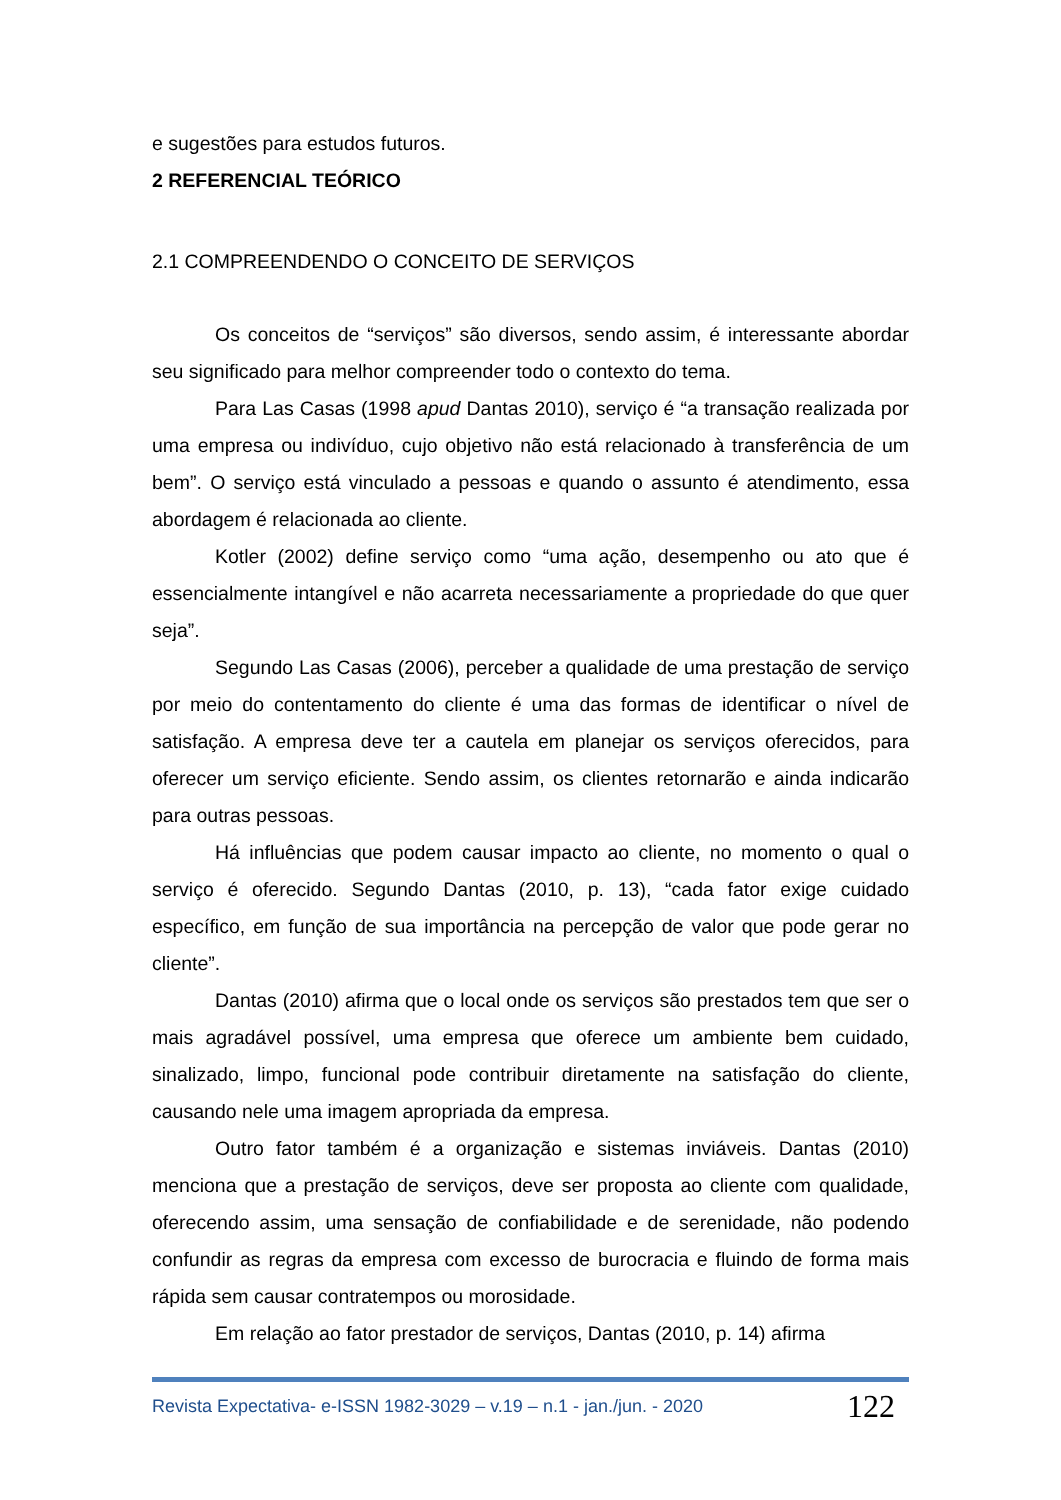e sugestões para estudos futuros.
2 REFERENCIAL TEÓRICO
2.1 COMPREENDENDO O CONCEITO DE SERVIÇOS
Os conceitos de “serviços” são diversos, sendo assim, é interessante abordar seu significado para melhor compreender todo o contexto do tema.
Para Las Casas (1998 apud Dantas 2010), serviço é “a transação realizada por uma empresa ou indivíduo, cujo objetivo não está relacionado à transferência de um bem”. O serviço está vinculado a pessoas e quando o assunto é atendimento, essa abordagem é relacionada ao cliente.
Kotler (2002) define serviço como “uma ação, desempenho ou ato que é essencialmente intangível e não acarreta necessariamente a propriedade do que quer seja”.
Segundo Las Casas (2006), perceber a qualidade de uma prestação de serviço por meio do contentamento do cliente é uma das formas de identificar o nível de satisfação. A empresa deve ter a cautela em planejar os serviços oferecidos, para oferecer um serviço eficiente. Sendo assim, os clientes retornarão e ainda indicarão para outras pessoas.
Há influências que podem causar impacto ao cliente, no momento o qual o serviço é oferecido. Segundo Dantas (2010, p. 13), “cada fator exige cuidado específico, em função de sua importância na percepção de valor que pode gerar no cliente”.
Dantas (2010) afirma que o local onde os serviços são prestados tem que ser o mais agradável possível, uma empresa que oferece um ambiente bem cuidado, sinalizado, limpo, funcional pode contribuir diretamente na satisfação do cliente, causando nele uma imagem apropriada da empresa.
Outro fator também é a organização e sistemas inviáveis. Dantas (2010) menciona que a prestação de serviços, deve ser proposta ao cliente com qualidade, oferecendo assim, uma sensação de confiabilidade e de serenidade, não podendo confundir as regras da empresa com excesso de burocracia e fluindo de forma mais rápida sem causar contratempos ou morosidade.
Em relação ao fator prestador de serviços, Dantas (2010, p. 14) afirma
Revista Expectativa- e-ISSN 1982-3029 – v.19 – n.1 - jan./jun. - 2020 122